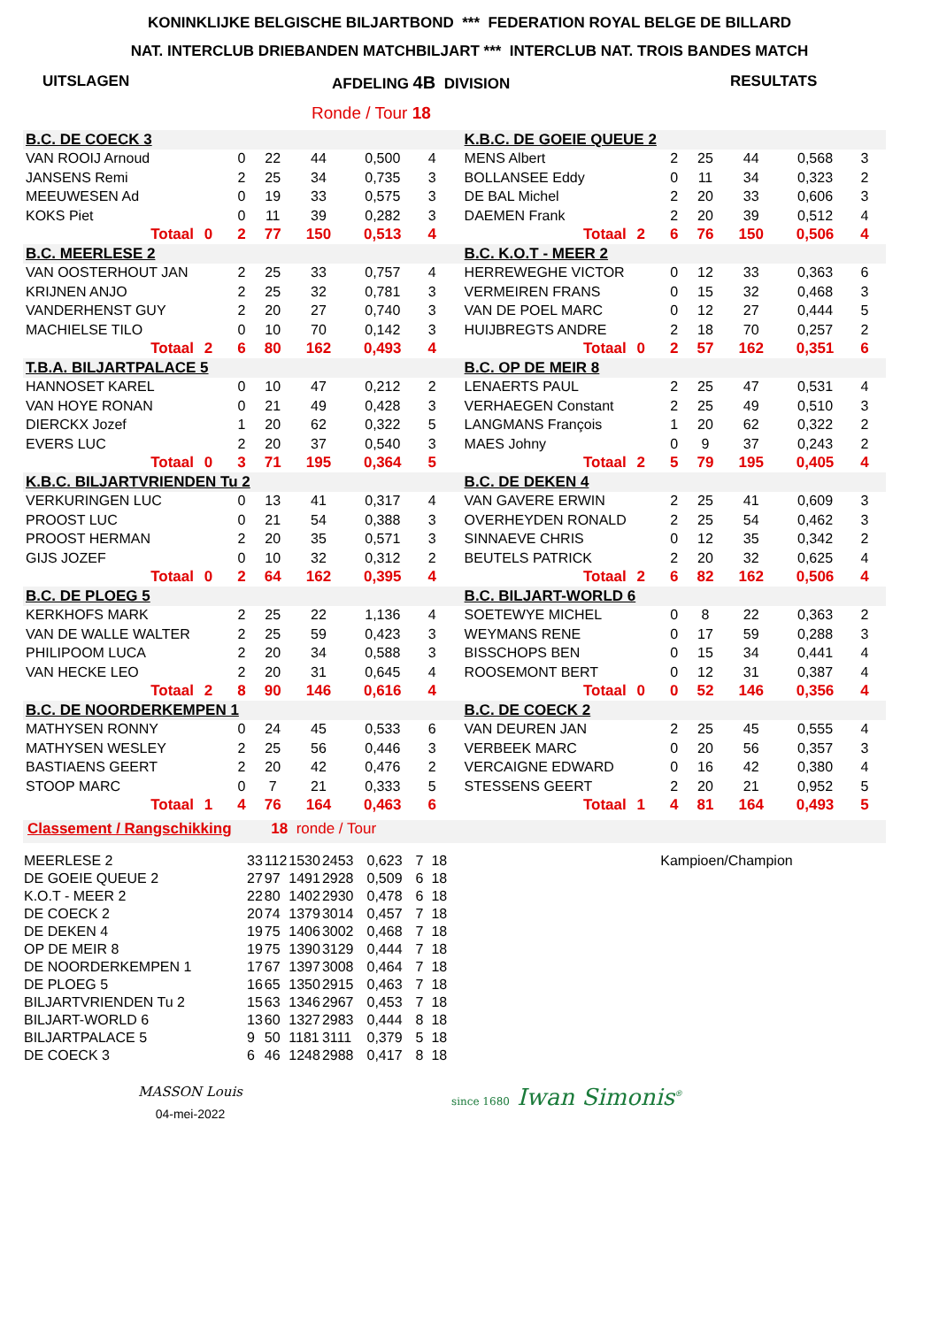KONINKLIJKE BELGISCHE BILJARTBOND *** FEDERATION ROYAL BELGE DE BILLARD
NAT. INTERCLUB DRIEBANDEN MATCHBILJART *** INTERCLUB NAT. TROIS BANDES MATCH
UITSLAGEN AFDELING 4B DIVISION RESULTATS
Ronde / Tour 18
| B.C. DE COECK 3 | | | | | | | | | K.B.C. DE GOEIE QUEUE 2 | | | | | | | | |
| VAN ROOIJ Arnoud | | | 0 | 22 | 44 | 0,500 | 4 | | MENS Albert | | | 2 | 25 | 44 | 0,568 | 3 | |
| JANSENS Remi | | | 2 | 25 | 34 | 0,735 | 3 | | BOLLANSEE Eddy | | | 0 | 11 | 34 | 0,323 | 2 | |
| MEEUWESEN Ad | | | 0 | 19 | 33 | 0,575 | 3 | | DE BAL Michel | | | 2 | 20 | 33 | 0,606 | 3 | |
| KOKS Piet | | | 0 | 11 | 39 | 0,282 | 3 | | DAEMEN Frank | | | 2 | 20 | 39 | 0,512 | 4 | |
| Totaal | 0 | | 2 | 77 | 150 | 0,513 | 4 | | Totaal | 2 | | 6 | 76 | 150 | 0,506 | 4 | |
| B.C. MEERLESE 2 | | | | | | | | | B.C. K.O.T - MEER 2 | | | | | | | | |
| VAN OOSTERHOUT JAN | | | 2 | 25 | 33 | 0,757 | 4 | | HERREWEGHE VICTOR | | | 0 | 12 | 33 | 0,363 | 6 | |
| KRIJNEN ANJO | | | 2 | 25 | 32 | 0,781 | 3 | | VERMEIREN FRANS | | | 0 | 15 | 32 | 0,468 | 3 | |
| VANDERHENST GUY | | | 2 | 20 | 27 | 0,740 | 3 | | VAN DE POEL MARC | | | 0 | 12 | 27 | 0,444 | 5 | |
| MACHIELSE TILO | | | 0 | 10 | 70 | 0,142 | 3 | | HUIJBREGTS ANDRE | | | 2 | 18 | 70 | 0,257 | 2 | |
| Totaal | 2 | | 6 | 80 | 162 | 0,493 | 4 | | Totaal | 0 | | 2 | 57 | 162 | 0,351 | 6 | |
| T.B.A. BILJARTPALACE 5 | | | | | | | | | B.C. OP DE MEIR 8 | | | | | | | | |
| HANNOSET KAREL | | | 0 | 10 | 47 | 0,212 | 2 | | LENAERTS PAUL | | | 2 | 25 | 47 | 0,531 | 4 | |
| VAN HOYE RONAN | | | 0 | 21 | 49 | 0,428 | 3 | | VERHAEGEN Constant | | | 2 | 25 | 49 | 0,510 | 3 | |
| DIERCKX Jozef | | | 1 | 20 | 62 | 0,322 | 5 | | LANGMANS François | | | 1 | 20 | 62 | 0,322 | 2 | |
| EVERS LUC | | | 2 | 20 | 37 | 0,540 | 3 | | MAES Johny | | | 0 | 9 | 37 | 0,243 | 2 | |
| Totaal | 0 | | 3 | 71 | 195 | 0,364 | 5 | | Totaal | 2 | | 5 | 79 | 195 | 0,405 | 4 | |
| K.B.C. BILJARTVRIENDEN Tu 2 | | | | | | | | | B.C. DE DEKEN 4 | | | | | | | | |
| VERKURINGEN LUC | | | 0 | 13 | 41 | 0,317 | 4 | | VAN GAVERE ERWIN | | | 2 | 25 | 41 | 0,609 | 3 | |
| PROOST LUC | | | 0 | 21 | 54 | 0,388 | 3 | | OVERHEYDEN RONALD | | | 2 | 25 | 54 | 0,462 | 3 | |
| PROOST HERMAN | | | 2 | 20 | 35 | 0,571 | 3 | | SINNAEVE CHRIS | | | 0 | 12 | 35 | 0,342 | 2 | |
| GIJS JOZEF | | | 0 | 10 | 32 | 0,312 | 2 | | BEUTELS PATRICK | | | 2 | 20 | 32 | 0,625 | 4 | |
| Totaal | 0 | | 2 | 64 | 162 | 0,395 | 4 | | Totaal | 2 | | 6 | 82 | 162 | 0,506 | 4 | |
| B.C. DE PLOEG 5 | | | | | | | | | B.C. BILJART-WORLD 6 | | | | | | | | |
| KERKHOFS MARK | | | 2 | 25 | 22 | 1,136 | 4 | | SOETEWYE MICHEL | | | 0 | 8 | 22 | 0,363 | 2 | |
| VAN DE WALLE WALTER | | | 2 | 25 | 59 | 0,423 | 3 | | WEYMANS RENE | | | 0 | 17 | 59 | 0,288 | 3 | |
| PHILIPOOM LUCA | | | 2 | 20 | 34 | 0,588 | 3 | | BISSCHOPS BEN | | | 0 | 15 | 34 | 0,441 | 4 | |
| VAN HECKE LEO | | | 2 | 20 | 31 | 0,645 | 4 | | ROOSEMONT BERT | | | 0 | 12 | 31 | 0,387 | 4 | |
| Totaal | 2 | | 8 | 90 | 146 | 0,616 | 4 | | Totaal | 0 | | 0 | 52 | 146 | 0,356 | 4 | |
| B.C. DE NOORDERKEMPEN 1 | | | | | | | | | B.C. DE COECK 2 | | | | | | | | |
| MATHYSEN RONNY | | | 0 | 24 | 45 | 0,533 | 6 | | VAN DEUREN JAN | | | 2 | 25 | 45 | 0,555 | 4 | |
| MATHYSEN WESLEY | | | 2 | 25 | 56 | 0,446 | 3 | | VERBEEK MARC | | | 0 | 20 | 56 | 0,357 | 3 | |
| BASTIAENS GEERT | | | 2 | 20 | 42 | 0,476 | 2 | | VERCAIGNE EDWARD | | | 0 | 16 | 42 | 0,380 | 4 | |
| STOOP MARC | | | 0 | 7 | 21 | 0,333 | 5 | | STESSENS GEERT | | | 2 | 20 | 21 | 0,952 | 5 | |
| Totaal | 1 | | 4 | 76 | 164 | 0,463 | 6 | | Totaal | 1 | | 4 | 81 | 164 | 0,493 | 5 | |
Classement / Rangschikking 18 ronde / Tour
| MEERLESE 2 | 33 | 112 | 1530 | 2453 | 0,623 | 7 | 18 | Kampioen/Champion |
| DE GOEIE QUEUE 2 | 27 | 97 | 1491 | 2928 | 0,509 | 6 | 18 | |
| K.O.T - MEER 2 | 22 | 80 | 1402 | 2930 | 0,478 | 6 | 18 | |
| DE COECK 2 | 20 | 74 | 1379 | 3014 | 0,457 | 7 | 18 | |
| DE DEKEN 4 | 19 | 75 | 1406 | 3002 | 0,468 | 7 | 18 | |
| OP DE MEIR 8 | 19 | 75 | 1390 | 3129 | 0,444 | 7 | 18 | |
| DE NOORDERKEMPEN 1 | 17 | 67 | 1397 | 3008 | 0,464 | 7 | 18 | |
| DE PLOEG 5 | 16 | 65 | 1350 | 2915 | 0,463 | 7 | 18 | |
| BILJARTVRIENDEN Tu 2 | 15 | 63 | 1346 | 2967 | 0,453 | 7 | 18 | |
| BILJART-WORLD 6 | 13 | 60 | 1327 | 2983 | 0,444 | 8 | 18 | |
| BILJARTPALACE 5 | 9 | 50 | 1181 | 3111 | 0,379 | 5 | 18 | |
| DE COECK 3 | 6 | 46 | 1248 | 2988 | 0,417 | 8 | 18 | |
MASSON Louis
04-mei-2022
since 1680 Iwan Simonis<sup>®</sup>